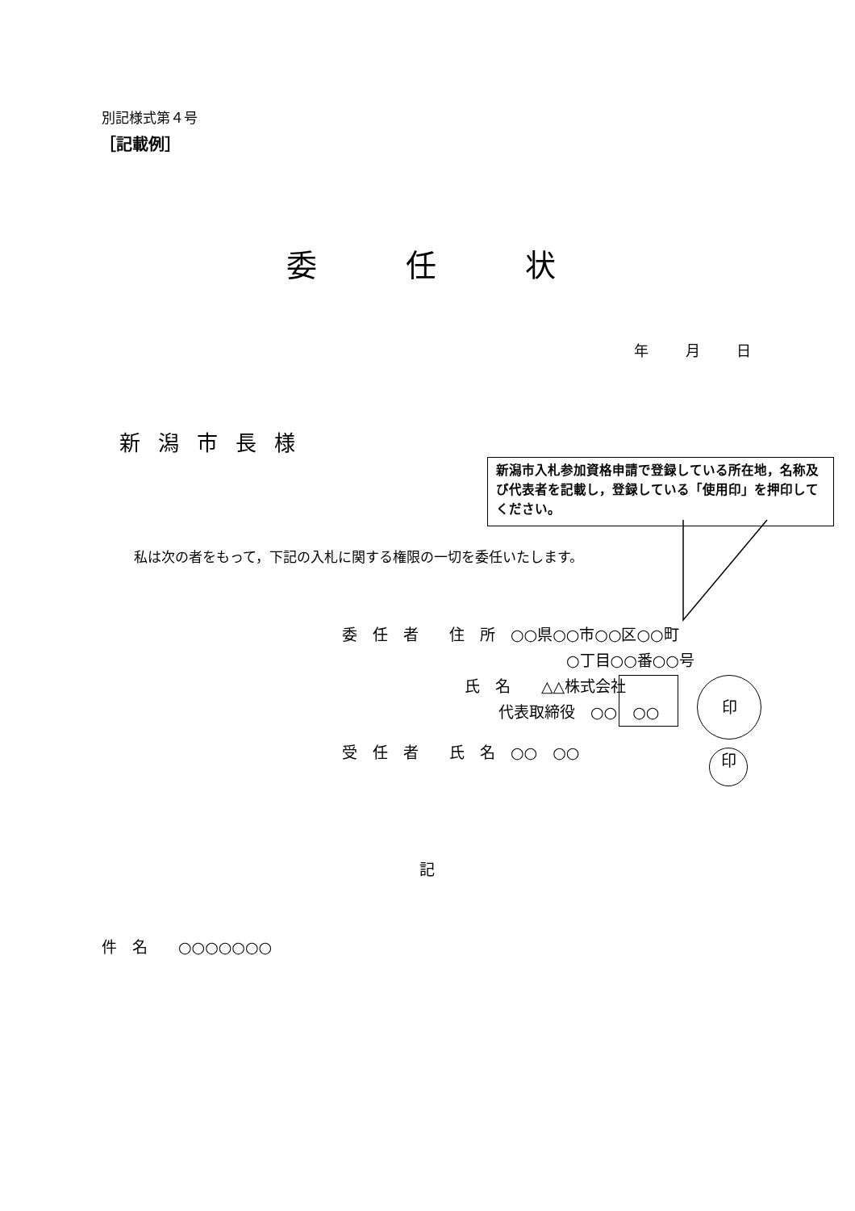別記様式第４号
［記載例］
委任状
年 月 日
新潟市長様
新潟市入札参加資格申請で登録している所在地，名称及び代表者を記載し，登録している「使用印」を押印してください。
私は次の者をもって，下記の入札に関する権限の一切を委任いたします。
委　任　者　　住　所　○○県○○市○○区○○町
○丁目○○番○○号
氏　名　　△△株式会社
代表取締役　○○　○○
受　任　者　　氏　名　○○　○○
印
印
記
件　名　　○○○○○○○